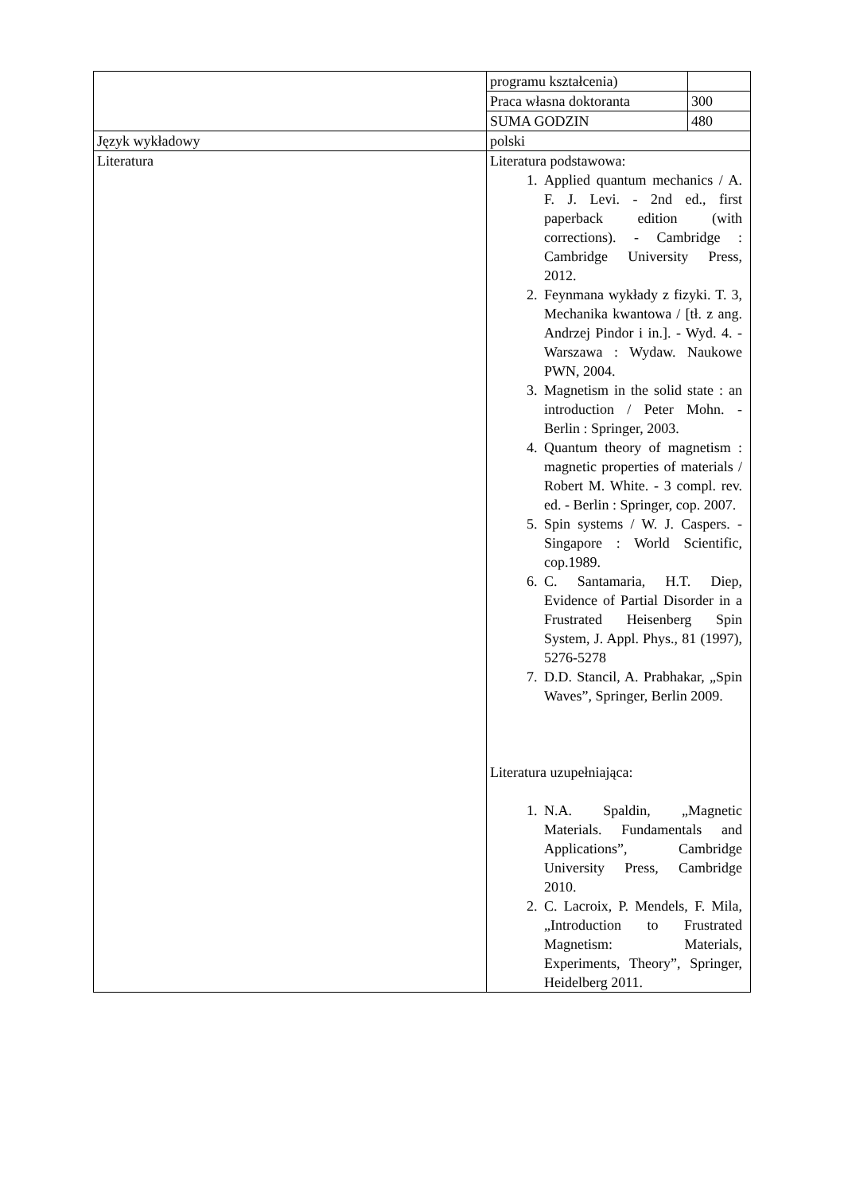| | / programu kształcenia) / / / Praca własna doktoranta / 300 / / SUMA GODZIN / 480 / |
| Język wykładowy | polski |
| Literatura | Literatura podstawowa: 1. Applied quantum mechanics / A. F. J. Levi. - 2nd ed., first paperback edition (with corrections). - Cambridge : Cambridge University Press, 2012. 2. Feynmana wykłady z fizyki. T. 3, Mechanika kwantowa / [tł. z ang. Andrzej Pindor i in.]. - Wyd. 4. - Warszawa : Wydaw. Naukowe PWN, 2004. 3. Magnetism in the solid state : an introduction / Peter Mohn. - Berlin : Springer, 2003. 4. Quantum theory of magnetism : magnetic properties of materials / Robert M. White. - 3 compl. rev. ed. - Berlin : Springer, cop. 2007. 5. Spin systems / W. J. Caspers. - Singapore : World Scientific, cop.1989. 6. C. Santamaria, H.T. Diep, Evidence of Partial Disorder in a Frustrated Heisenberg Spin System, J. Appl. Phys., 81 (1997), 5276-5278 7. D.D. Stancil, A. Prabhakar, „Spin Waves”, Springer, Berlin 2009. Literatura uzupełniająca: 1. N.A. Spaldin, „Magnetic Materials. Fundamentals and Applications”, Cambridge University Press, Cambridge 2010. 2. C. Lacroix, P. Mendels, F. Mila, „Introduction to Frustrated Magnetism: Materials, Experiments, Theory”, Springer, Heidelberg 2011. |